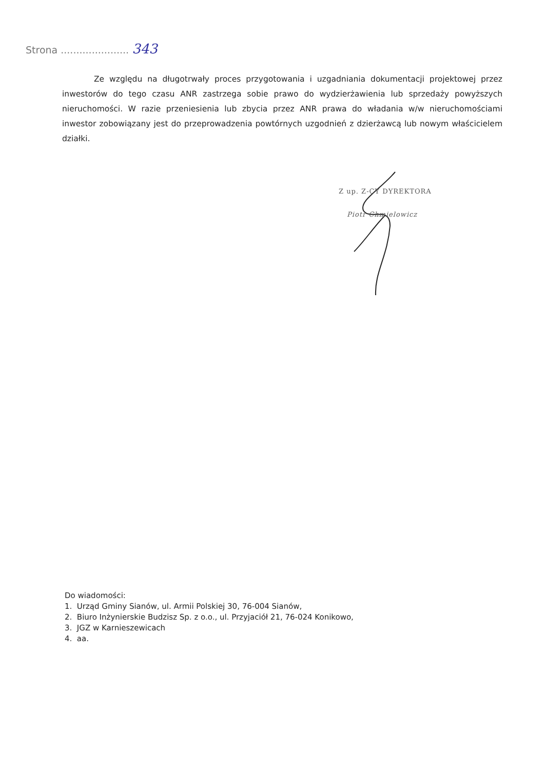Strona ...................... 343
Ze względu na długotrwały proces przygotowania i uzgadniania dokumentacji projektowej przez inwestorów do tego czasu ANR zastrzega sobie prawo do wydzierżawienia lub sprzedaży powyższych nieruchomości. W razie przeniesienia lub zbycia przez ANR prawa do władania w/w nieruchomościami inwestor zobowiązany jest do przeprowadzenia powtórnych uzgodnień z dzierżawcą lub nowym właścicielem działki.
Z up. Z-CY DYREKTORA
Piotr Chmielowicz
Do wiadomości:
1. Urząd Gminy Sianów, ul. Armii Polskiej 30, 76-004 Sianów,
2. Biuro Inżynierskie Budzisz Sp. z o.o., ul. Przyjaciół 21, 76-024 Konikowo,
3. JGZ w Karnieszewicach
4. aa.